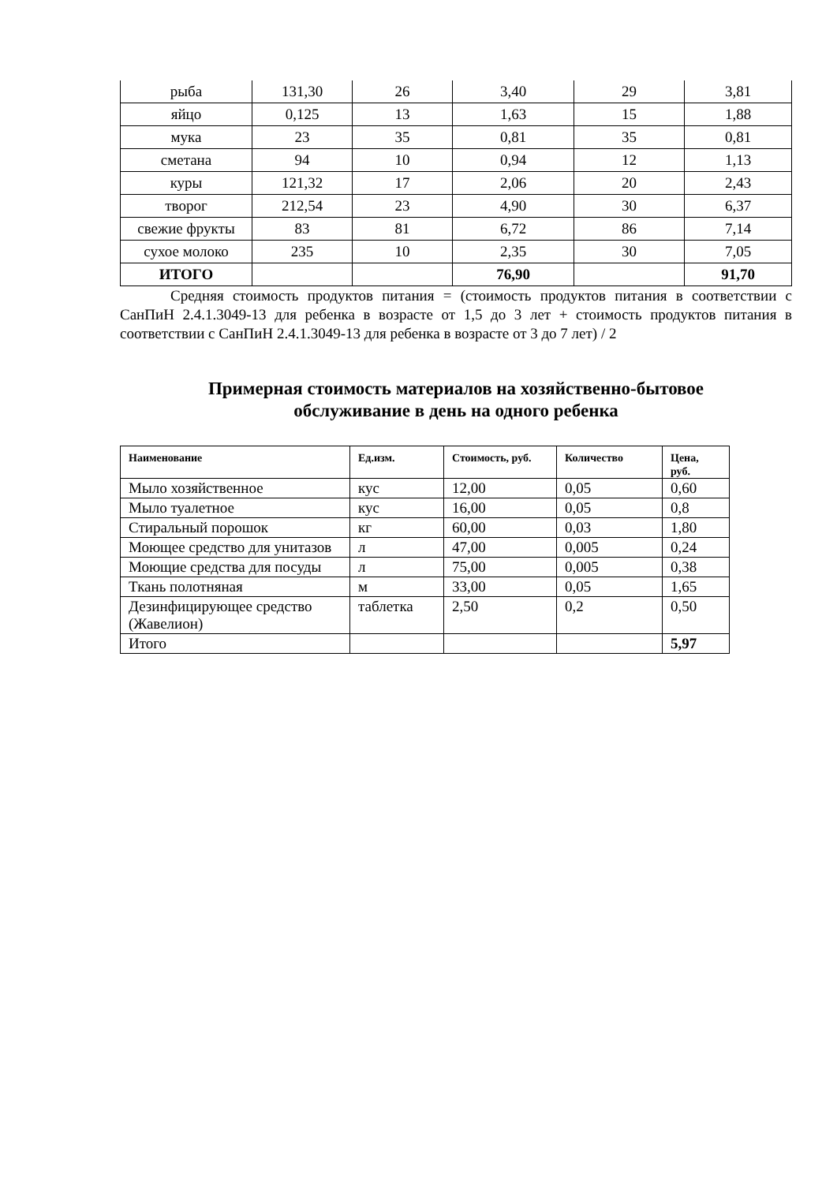| рыба | 131,30 | 26 | 3,40 | 29 | 3,81 |
| яйцо | 0,125 | 13 | 1,63 | 15 | 1,88 |
| мука | 23 | 35 | 0,81 | 35 | 0,81 |
| сметана | 94 | 10 | 0,94 | 12 | 1,13 |
| куры | 121,32 | 17 | 2,06 | 20 | 2,43 |
| творог | 212,54 | 23 | 4,90 | 30 | 6,37 |
| свежие фрукты | 83 | 81 | 6,72 | 86 | 7,14 |
| сухое молоко | 235 | 10 | 2,35 | 30 | 7,05 |
| ИТОГО | | | 76,90 | | 91,70 |
Средняя стоимость продуктов питания = (стоимость продуктов питания в соответствии с СанПиН 2.4.1.3049-13 для ребенка в возрасте от 1,5 до 3 лет + стоимость продуктов питания в соответствии с СанПиН 2.4.1.3049-13 для ребенка в возрасте от 3 до 7 лет) / 2
Примерная стоимость материалов на хозяйственно-бытовое
обслуживание в день на одного ребенка
| Наименование | Ед.изм. | Стоимость, руб. | Количество | Цена, руб. |
| --- | --- | --- | --- | --- |
| Мыло хозяйственное | кус | 12,00 | 0,05 | 0,60 |
| Мыло туалетное | кус | 16,00 | 0,05 | 0,8 |
| Стиральный порошок | кг | 60,00 | 0,03 | 1,80 |
| Моющее средство для унитазов | л | 47,00 | 0,005 | 0,24 |
| Моющие средства для посуды | л | 75,00 | 0,005 | 0,38 |
| Ткань полотняная | м | 33,00 | 0,05 | 1,65 |
| Дезинфицирующее средство (Жавелион) | таблетка | 2,50 | 0,2 | 0,50 |
| Итого | | | | 5,97 |